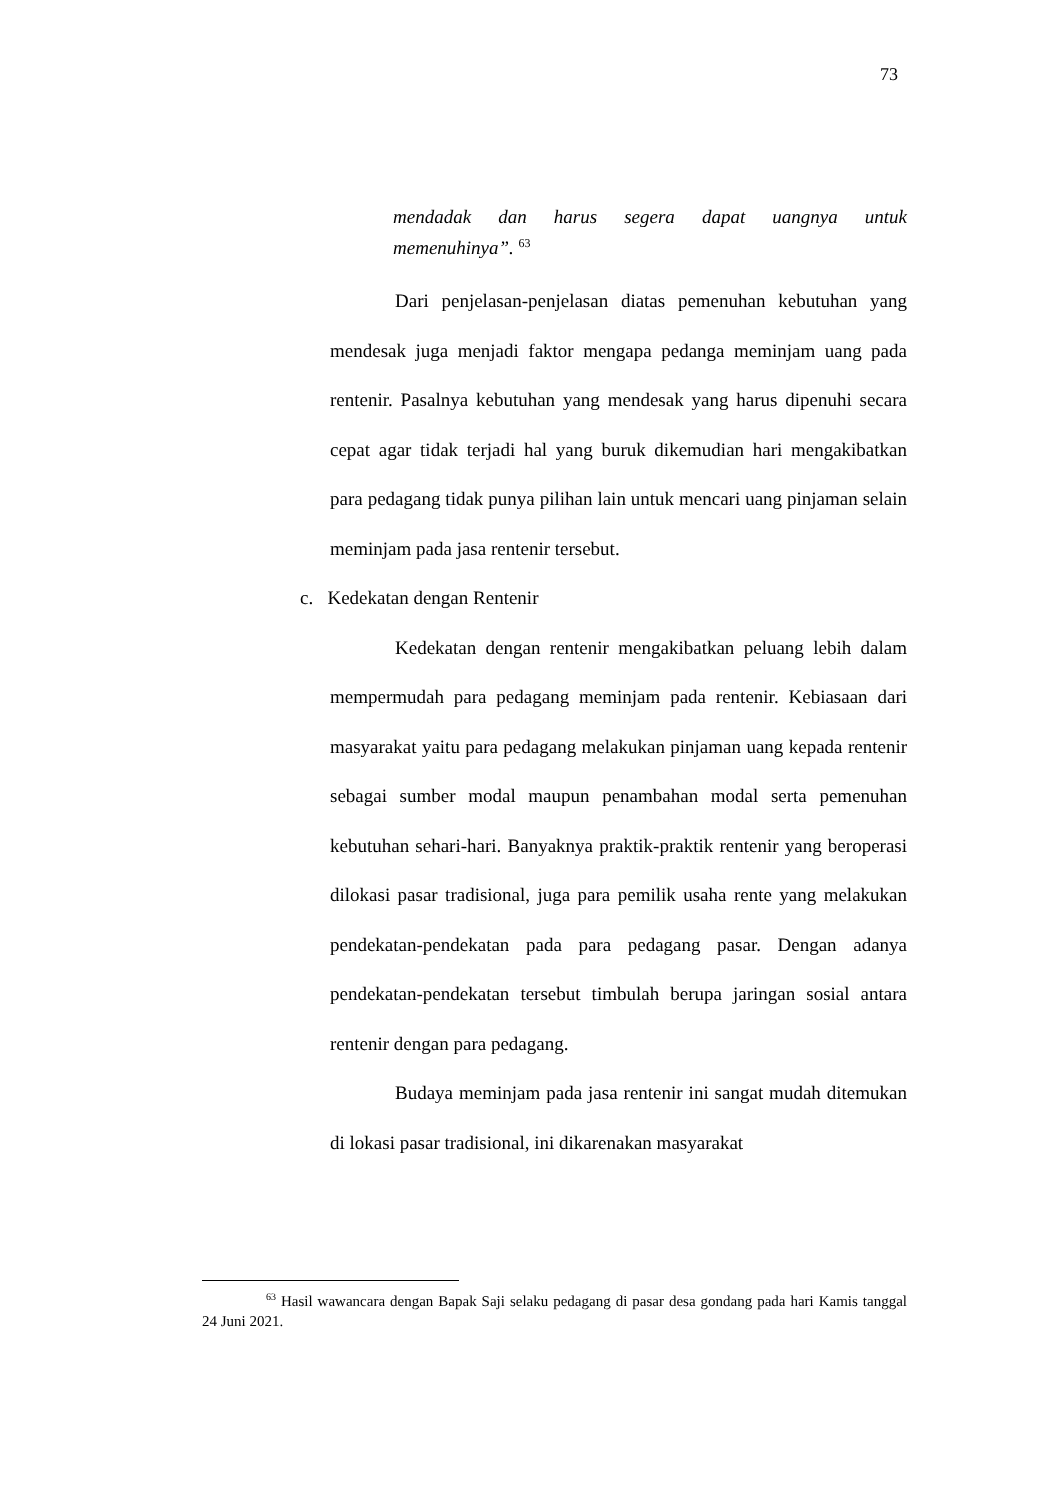73
mendadak dan harus segera dapat uangnya untuk
memenuhinya”. <sup>63</sup>
Dari penjelasan-penjelasan diatas pemenuhan kebutuhan yang mendesak juga menjadi faktor mengapa pedanga meminjam uang pada rentenir. Pasalnya kebutuhan yang mendesak yang harus dipenuhi secara cepat agar tidak terjadi hal yang buruk dikemudian hari mengakibatkan para pedagang tidak punya pilihan lain untuk mencari uang pinjaman selain meminjam pada jasa rentenir tersebut.
c. Kedekatan dengan Rentenir
Kedekatan dengan rentenir mengakibatkan peluang lebih dalam mempermudah para pedagang meminjam pada rentenir. Kebiasaan dari masyarakat yaitu para pedagang melakukan pinjaman uang kepada rentenir sebagai sumber modal maupun penambahan modal serta pemenuhan kebutuhan sehari-hari. Banyaknya praktik-praktik rentenir yang beroperasi dilokasi pasar tradisional, juga para pemilik usaha rente yang melakukan pendekatan-pendekatan pada para pedagang pasar. Dengan adanya pendekatan-pendekatan tersebut timbulah berupa jaringan sosial antara rentenir dengan para pedagang.
Budaya meminjam pada jasa rentenir ini sangat mudah ditemukan di lokasi pasar tradisional, ini dikarenakan masyarakat
<sup>63</sup> Hasil wawancara dengan Bapak Saji selaku pedagang di pasar desa gondang pada hari Kamis tanggal 24 Juni 2021.